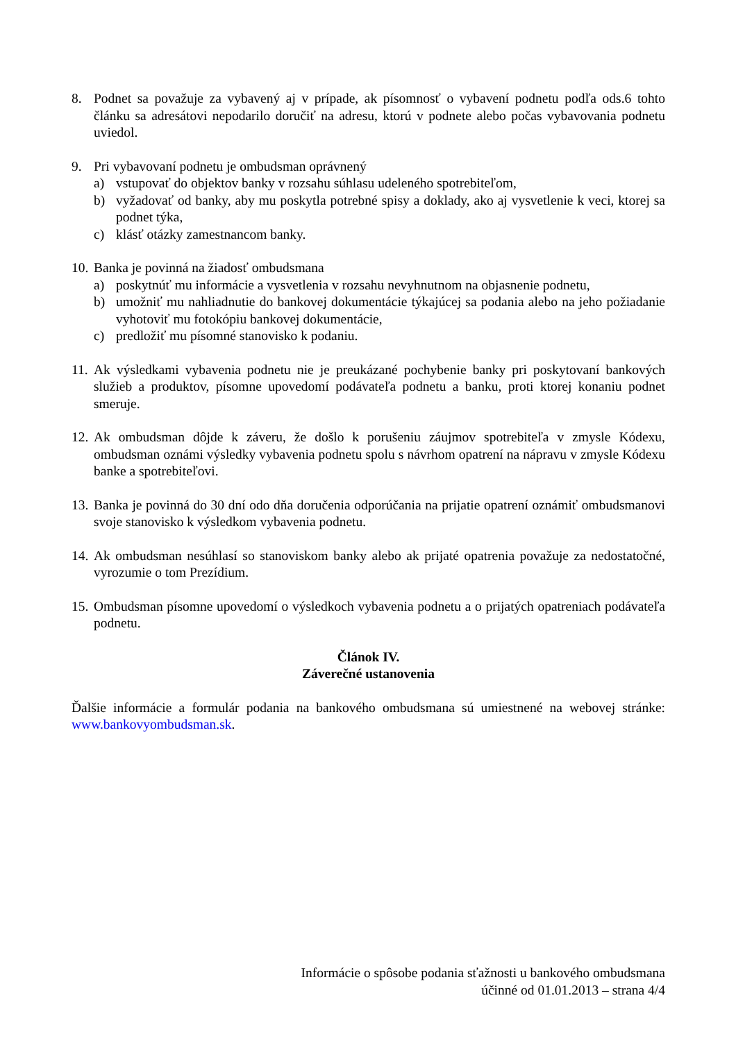8. Podnet sa považuje za vybavený aj v prípade, ak písomnosť o vybavení podnetu podľa ods.6 tohto článku sa adresátovi nepodarilo doručiť na adresu, ktorú v podnete alebo počas vybavovania podnetu uviedol.
9. Pri vybavovaní podnetu je ombudsman oprávnený
a) vstupovať do objektov banky v rozsahu súhlasu udeleného spotrebiteľom,
b) vyžadovať od banky, aby mu poskytla potrebné spisy a doklady, ako aj vysvetlenie k veci, ktorej sa podnet týka,
c) klásť otázky zamestnancom banky.
10.
Banka je povinná na žiadosť ombudsmana
a) poskytnúť mu informácie a vysvetlenia v rozsahu nevyhnutnom na objasnenie podnetu,
b) umožniť mu nahliadnutie do bankovej dokumentácie týkajúcej sa podania alebo na jeho požiadanie vyhotoviť mu fotokópiu bankovej dokumentácie,
c) predložiť mu písomné stanovisko k podaniu.
11.
Ak výsledkami vybavenia podnetu nie je preukázané pochybenie banky pri poskytovaní bankových služieb a produktov, písomne upovedomí podávateľa podnetu a banku, proti ktorej konaniu podnet smeruje.
12.
Ak ombudsman dôjde k záveru, že došlo k porušeniu záujmov spotrebiteľa v zmysle Kódexu, ombudsman oznámi výsledky vybavenia podnetu spolu s návrhom opatrení na nápravu v zmysle Kódexu banke a spotrebiteľovi.
13.
Banka je povinná do 30 dní odo dňa doručenia odporúčania na prijatie opatrení oznámiť ombudsmanovi svoje stanovisko k výsledkom vybavenia podnetu.
14.
Ak ombudsman nesúhlasí so stanoviskom banky alebo ak prijaté opatrenia považuje za nedostatočné, vyrozumie o tom Prezídium.
15.
Ombudsman písomne upovedomí o výsledkoch vybavenia podnetu a o prijatých opatreniach podávateľa podnetu.
Článok IV.
Záverečné ustanovenia
Ďalšie informácie a formulár podania na bankového ombudsmana sú umiestnené na webovej stránke: www.bankovyombudsman.sk.
Informácie o spôsobe podania sťažnosti u bankového ombudsmana
účinné od 01.01.2013 – strana 4/4